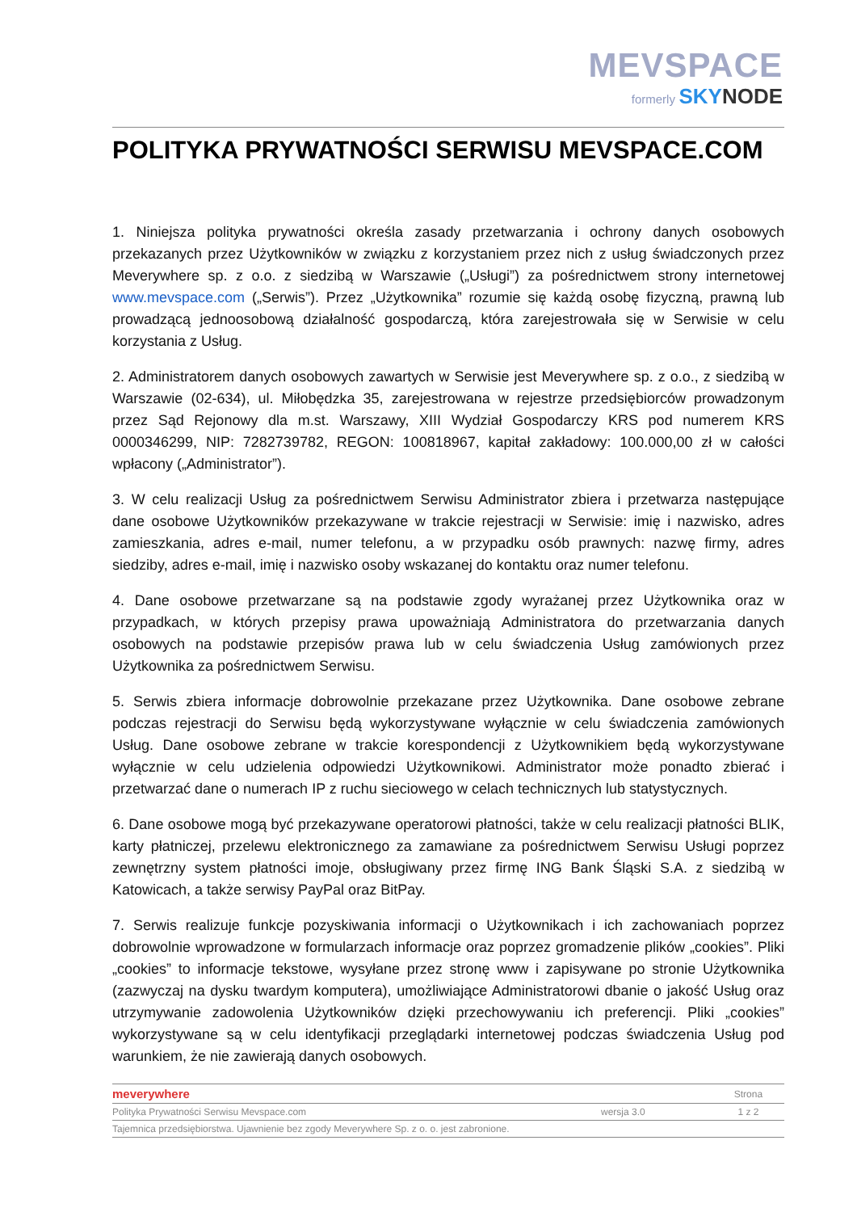MEVSPACE
formerly SKY NODE
POLITYKA PRYWATNOŚCI SERWISU MEVSPACE.COM
1. Niniejsza polityka prywatności określa zasady przetwarzania i ochrony danych osobowych przekazanych przez Użytkowników w związku z korzystaniem przez nich z usług świadczonych przez Meverywhere sp. z o.o. z siedzibą w Warszawie („Usługi”) za pośrednictwem strony internetowej www.mevspace.com („Serwis”). Przez „Użytkownika” rozumie się każdą osobę fizyczną, prawną lub prowadzącą jednoosobową działalność gospodarczą, która zarejestrowała się w Serwisie w celu korzystania z Usług.
2. Administratorem danych osobowych zawartych w Serwisie jest Meverywhere sp. z o.o., z siedzibą w Warszawie (02-634), ul. Miłobędzka 35, zarejestrowana w rejestrze przedsiębiorców prowadzonym przez Sąd Rejonowy dla m.st. Warszawy, XIII Wydział Gospodarczy KRS pod numerem KRS 0000346299, NIP: 7282739782, REGON: 100818967, kapitał zakładowy: 100.000,00 zł w całości wpłacony („Administrator”).
3. W celu realizacji Usług za pośrednictwem Serwisu Administrator zbiera i przetwarza następujące dane osobowe Użytkowników przekazywane w trakcie rejestracji w Serwisie: imię i nazwisko, adres zamieszkania, adres e-mail, numer telefonu, a w przypadku osób prawnych: nazwę firmy, adres siedziby, adres e-mail, imię i nazwisko osoby wskazanej do kontaktu oraz numer telefonu.
4. Dane osobowe przetwarzane są na podstawie zgody wyrażanej przez Użytkownika oraz w przypadkach, w których przepisy prawa upoważniają Administratora do przetwarzania danych osobowych na podstawie przepisów prawa lub w celu świadczenia Usług zamówionych przez Użytkownika za pośrednictwem Serwisu.
5. Serwis zbiera informacje dobrowolnie przekazane przez Użytkownika. Dane osobowe zebrane podczas rejestracji do Serwisu będą wykorzystywane wyłącznie w celu świadczenia zamówionych Usług. Dane osobowe zebrane w trakcie korespondencji z Użytkownikiem będą wykorzystywane wyłącznie w celu udzielenia odpowiedzi Użytkownikowi. Administrator może ponadto zbierać i przetwarzać dane o numerach IP z ruchu sieciowego w celach technicznych lub statystycznych.
6. Dane osobowe mogą być przekazywane operatorowi płatności, także w celu realizacji płatności BLIK, karty płatniczej, przelewu elektronicznego za zamawiane za pośrednictwem Serwisu Usługi poprzez zewnętrzny system płatności imoje, obsługiwany przez firmę ING Bank Śląski S.A. z siedzibą w Katowicach, a także serwisy PayPal oraz BitPay.
7. Serwis realizuje funkcje pozyskiwania informacji o Użytkownikach i ich zachowaniach poprzez dobrowolnie wprowadzone w formularzach informacje oraz poprzez gromadzenie plików „cookies”. Pliki „cookies” to informacje tekstowe, wysyłane przez stronę www i zapisywane po stronie Użytkownika (zazwyczaj na dysku twardym komputera), umożliwiające Administratorowi dbanie o jakość Usług oraz utrzymywanie zadowolenia Użytkowników dzięki przechowywaniu ich preferencji. Pliki „cookies” wykorzystywane są w celu identyfikacji przeglądarki internetowej podczas świadczenia Usług pod warunkiem, że nie zawierają danych osobowych.
| meverywhere | | Strona |
| Polityka Prywatności Serwisu Mevspace.com | wersja 3.0 | 1 z 2 |
| Tajemnica przedsiębiorstwa. Ujawnienie bez zgody Meverywhere Sp. z o. o. jest zabronione. | | |